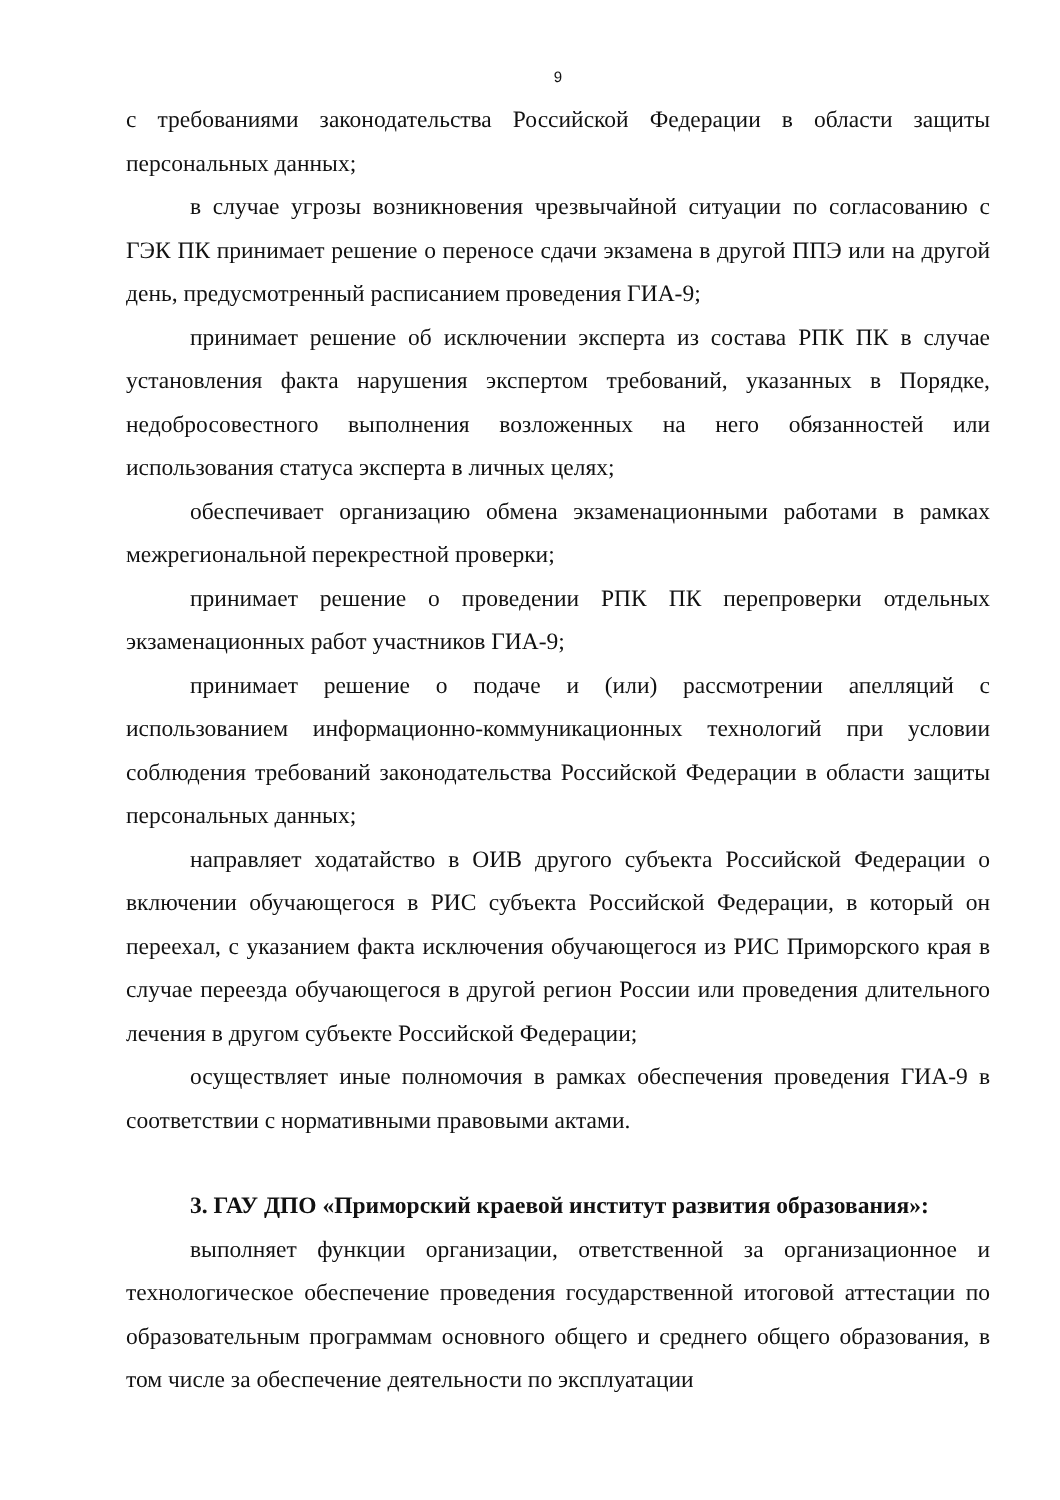9
с требованиями законодательства Российской Федерации в области защиты персональных данных;
в случае угрозы возникновения чрезвычайной ситуации по согласованию с ГЭК ПК принимает решение о переносе сдачи экзамена в другой ППЭ или на другой день, предусмотренный расписанием проведения ГИА-9;
принимает решение об исключении эксперта из состава РПК ПК в случае установления факта нарушения экспертом требований, указанных в Порядке, недобросовестного выполнения возложенных на него обязанностей или использования статуса эксперта в личных целях;
обеспечивает организацию обмена экзаменационными работами в рамках межрегиональной перекрестной проверки;
принимает решение о проведении РПК ПК перепроверки отдельных экзаменационных работ участников ГИА-9;
принимает решение о подаче и (или) рассмотрении апелляций с использованием информационно-коммуникационных технологий при условии соблюдения требований законодательства Российской Федерации в области защиты персональных данных;
направляет ходатайство в ОИВ другого субъекта Российской Федерации о включении обучающегося в РИС субъекта Российской Федерации, в который он переехал, с указанием факта исключения обучающегося из РИС Приморского края в случае переезда обучающегося в другой регион России или проведения длительного лечения в другом субъекте Российской Федерации;
осуществляет иные полномочия в рамках обеспечения проведения ГИА-9 в соответствии с нормативными правовыми актами.
3. ГАУ ДПО «Приморский краевой институт развития образования»:
выполняет функции организации, ответственной за организационное и технологическое обеспечение проведения государственной итоговой аттестации по образовательным программам основного общего и среднего общего образования, в том числе за обеспечение деятельности по эксплуатации